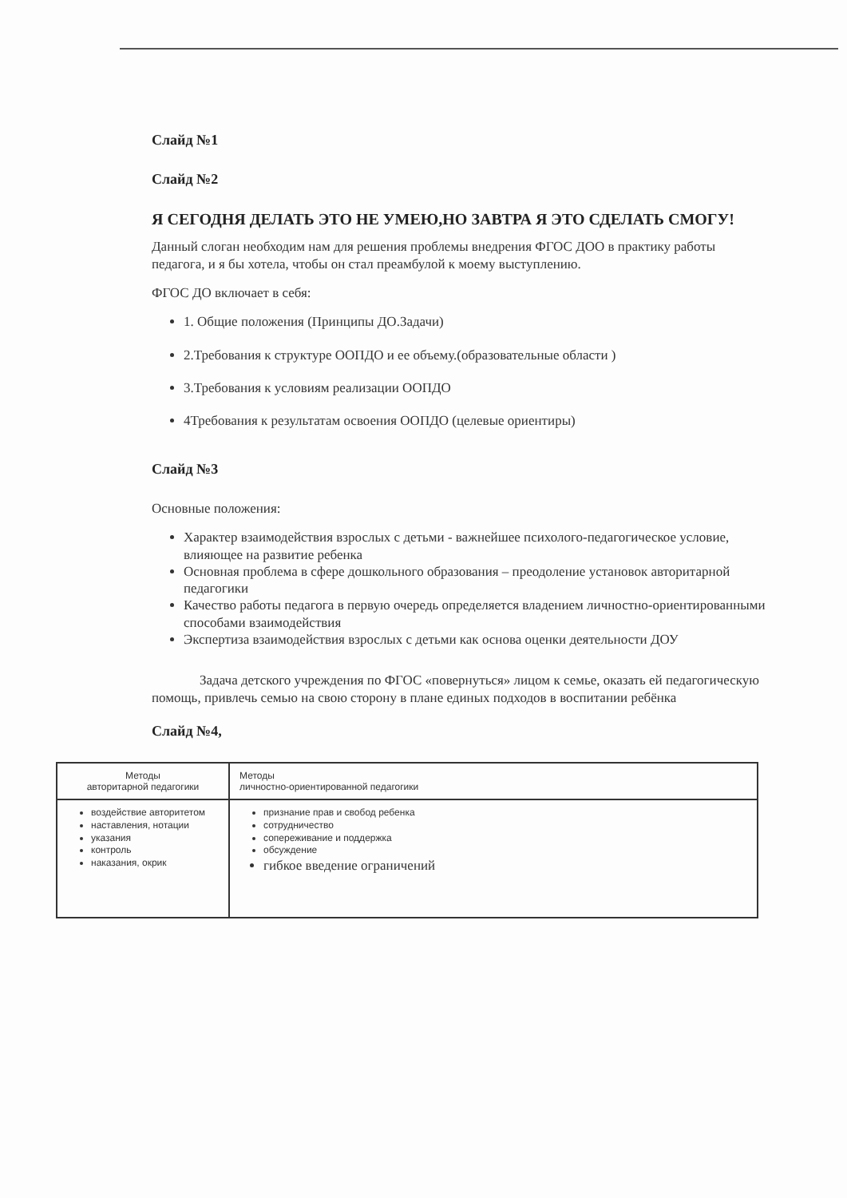Слайд №1
Слайд №2
Я СЕГОДНЯ ДЕЛАТЬ ЭТО НЕ УМЕЮ,НО ЗАВТРА Я ЭТО СДЕЛАТЬ СМОГУ!
Данный слоган необходим нам для решения проблемы внедрения ФГОС ДОО в практику работы педагога, и я бы хотела, чтобы он стал преамбулой к моему выступлению.
ФГОС ДО включает в себя:
1. Общие положения (Принципы ДО.Задачи)
2.Требования к структуре ООПДО и ее объему.(образовательные области )
3.Требования к условиям реализации ООПДО
4Требования к результатам освоения ООПДО (целевые ориентиры)
Слайд №3
Основные положения:
Характер взаимодействия взрослых с детьми - важнейшее психолого-педагогическое условие, влияющее на развитие ребенка
Основная проблема в сфере дошкольного образования – преодоление установок авторитарной педагогики
Качество работы педагога в первую очередь определяется владением личностно-ориентированными способами взаимодействия
Экспертиза взаимодействия взрослых с детьми как основа оценки деятельности ДОУ
Задача детского учреждения по ФГОС «повернуться» лицом к семье, оказать ей педагогическую помощь, привлечь семью на свою сторону в плане единых подходов в воспитании ребёнка
Слайд №4,
| Методы авторитарной педагогики | Методы личностно-ориентированной педагогики |
| --- | --- |
| воздействие авторитетом наставления, нотации указания контроль наказания, окрик | признание прав и свобод ребенка сотрудничество сопереживание и поддержка обсуждение гибкое введение ограничений |